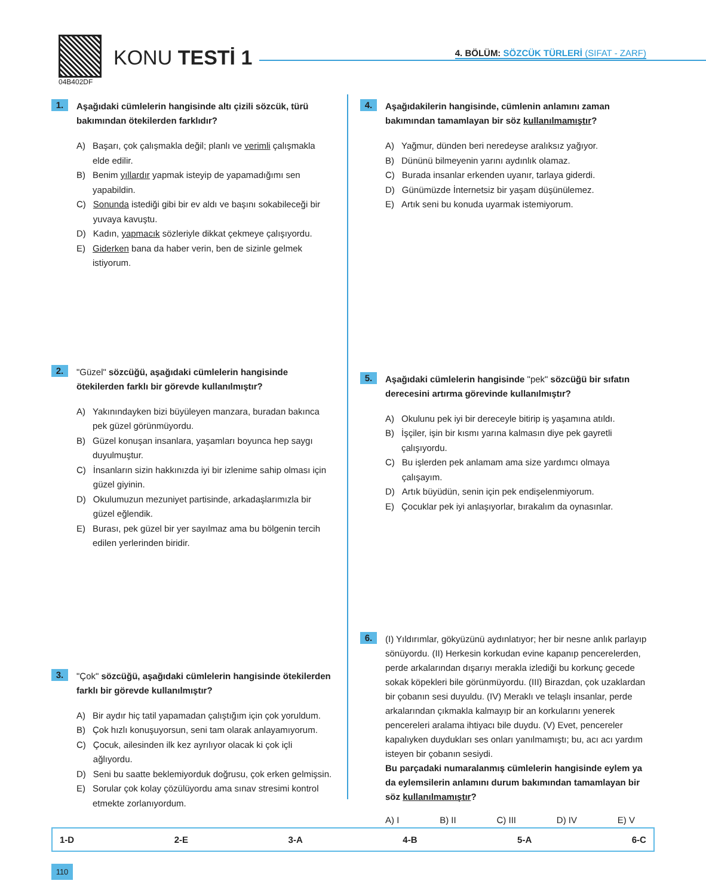KONU TESTİ 1
04B402DF
4. BÖLÜM: SÖZCÜK TÜRLERİ (SIFAT - ZARF)
1.
Aşağıdaki cümlelerin hangisinde altı çizili sözcük, türü bakımından ötekilerden farklıdır?
A) Başarı, çok çalışmakla değil; planlı ve verimli çalışmakla elde edilir.
B) Benim yıllardır yapmak isteyip de yapamadığımı sen yapabildin.
C) Sonunda istediği gibi bir ev aldı ve başını sokabileceği bir yuvaya kavuştu.
D) Kadın, yapmacık sözleriyle dikkat çekmeye çalışıyordu.
E) Giderken bana da haber verin, ben de sizinle gelmek istiyorum.
2.
"Güzel" sözcüğü, aşağıdaki cümlelerin hangisinde ötekilerden farklı bir görevde kullanılmıştır?
A) Yakınındayken bizi büyüleyen manzara, buradan bakınca pek güzel görünmüyordu.
B) Güzel konuşan insanlara, yaşamları boyunca hep saygı duyulmuştur.
C) İnsanların sizin hakkınızda iyi bir izlenime sahip olması için güzel giyinin.
D) Okulumuzun mezuniyet partisinde, arkadaşlarımızla bir güzel eğlendik.
E) Burası, pek güzel bir yer sayılmaz ama bu bölgenin tercih edilen yerlerinden biridir.
3.
"Çok" sözcüğü, aşağıdaki cümlelerin hangisinde ötekilerden farklı bir görevde kullanılmıştır?
A) Bir aydır hiç tatil yapamadan çalıştığım için çok yoruldum.
B) Çok hızlı konuşuyorsun, seni tam olarak anlayamıyorum.
C) Çocuk, ailesinden ilk kez ayrılıyor olacak ki çok içli ağlıyordu.
D) Seni bu saatte beklemiyorduk doğrusu, çok erken gelmişsin.
E) Sorular çok kolay çözülüyordu ama sınav stresimi kontrol etmekte zorlanıyordum.
4.
Aşağıdakilerin hangisinde, cümlenin anlamını zaman bakımından tamamlayan bir söz kullanılmamıştır?
A) Yağmur, dünden beri neredeyse aralıksız yağıyor.
B) Dününü bilmeyenin yarını aydınlık olamaz.
C) Burada insanlar erkenden uyanır, tarlaya giderdi.
D) Günümüzde İnternetsiz bir yaşam düşünülemez.
E) Artık seni bu konuda uyarmak istemiyorum.
5.
Aşağıdaki cümlelerin hangisinde "pek" sözcüğü bir sıfatın derecesini artırma görevinde kullanılmıştır?
A) Okulunu pek iyi bir dereceyle bitirip iş yaşamına atıldı.
B) İşçiler, işin bir kısmı yarına kalmasın diye pek gayretli çalışıyordu.
C) Bu işlerden pek anlamam ama size yardımcı olmaya çalışayım.
D) Artık büyüdün, senin için pek endişelenmiyorum.
E) Çocuklar pek iyi anlaşıyorlar, bırakalım da oynasınlar.
6.
(I) Yıldırımlar, gökyüzünü aydınlatıyor; her bir nesne anlık parlayıp sönüyordu. (II) Herkesin korkudan evine kapanıp pencerelerden, perde arkalarından dışarıyı merakla izlediği bu korkunç gecede sokak köpekleri bile görünmüyordu. (III) Birazdan, çok uzaklardan bir çobanın sesi duyuldu. (IV) Meraklı ve telaşlı insanlar, perde arkalarından çıkmakla kalmayıp bir an korkularını yenerek pencereleri aralama ihtiyacı bile duydu. (V) Evet, pencereler kapalıyken duydukları ses onları yanılmamıştı; bu, acı acı yardım isteyen bir çobanın sesiydi.
Bu parçadaki numaralanmış cümlelerin hangisinde eylem ya da eylemsilerin anlamını durum bakımından tamamlayan bir söz kullanılmamıştır?
A) I B) II C) III D) IV E) V
1-D 2-E 3-A 4-B 5-A 6-C
110